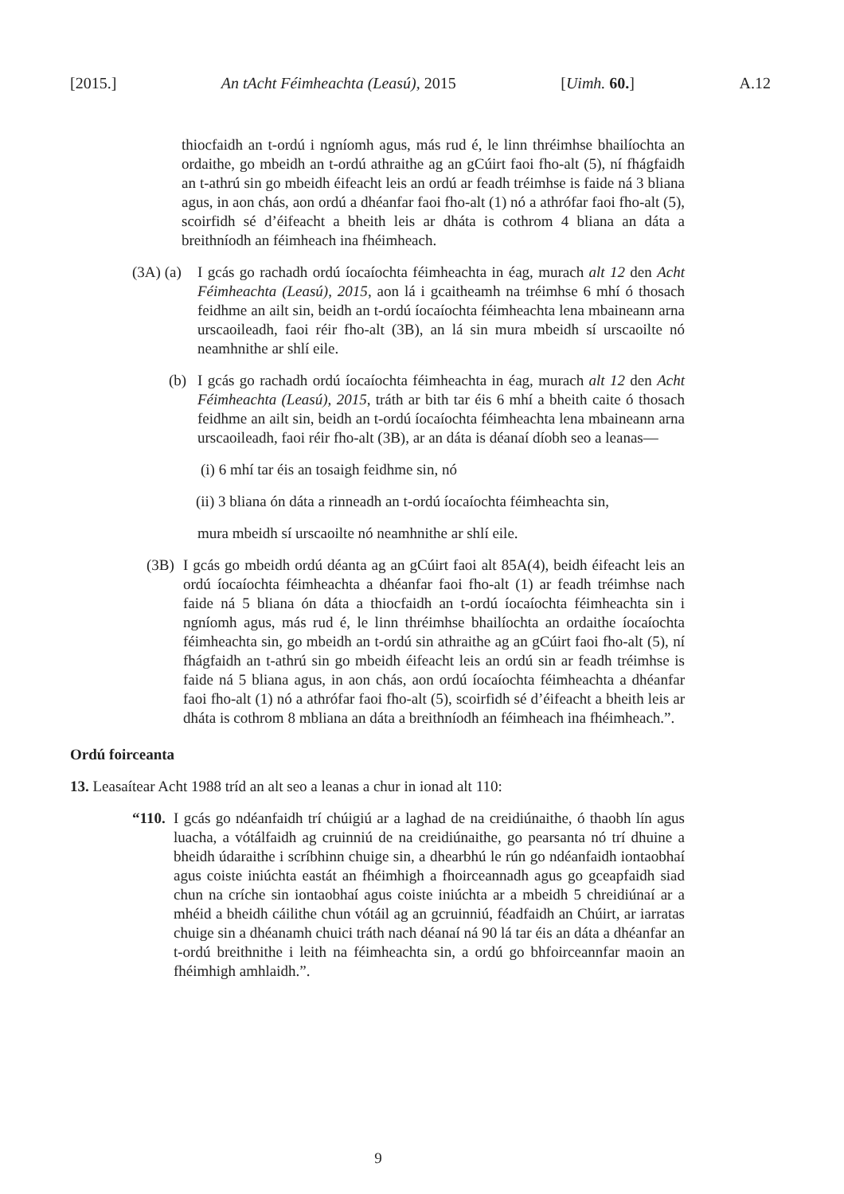[2015.] An tAcht Féimheachta (Leasú), 2015 [Uimh. 60.] A.12
thiocfaidh an t-ordú i ngníomh agus, más rud é, le linn thréimhse bhailíochta an ordaithe, go mbeidh an t-ordú athraithe ag an gCúirt faoi fho-alt (5), ní fhágfaidh an t-athrú sin go mbeidh éifeacht leis an ordú ar feadh tréimhse is faide ná 3 bliana agus, in aon chás, aon ordú a dhéanfar faoi fho-alt (1) nó a athrófar faoi fho-alt (5), scoirfidh sé d’éifeacht a bheith leis ar dháta is cothrom 4 bliana an dáta a breithníodh an féimheach ina fhéimheach.
(3A) (a)
I gcás go rachadh ordú íocaíochta féimheachta in éag, murach alt 12 den Acht Féimheachta (Leasú), 2015, aon lá i gcaitheamh na tréimhse 6 mhí ó thosach feidhme an ailt sin, beidh an t-ordú íocaíochta féimheachta lena mbaineann arna urscaoileadh, faoi réir fho-alt (3B), an lá sin mura mbeidh sí urscaoilte nó neamhnithe ar shlí eile.
(b) I gcás go rachadh ordú íocaíochta féimheachta in éag, murach alt 12 den Acht Féimheachta (Leasú), 2015, tráth ar bith tar éis 6 mhí a bheith caite ó thosach feidhme an ailt sin, beidh an t-ordú íocaíochta féimheachta lena mbaineann arna urscaoileadh, faoi réir fho-alt (3B), ar an dáta is déanaí díobh seo a leanas—
(i) 6 mhí tar éis an tosaigh feidhme sin, nó
(ii) 3 bliana ón dáta a rinneadh an t-ordú íocaíochta féimheachta sin,
mura mbeidh sí urscaoilte nó neamhnithe ar shlí eile.
(3B) I gcás go mbeidh ordú déanta ag an gCúirt faoi alt 85A(4), beidh éifeacht leis an ordú íocaíochta féimheachta a dhéanfar faoi fho-alt (1) ar feadh tréimhse nach faide ná 5 bliana ón dáta a thiocfaidh an t-ordú íocaíochta féimheachta sin i ngníomh agus, más rud é, le linn thréimhse bhailíochta an ordaithe íocaíochta féimheachta sin, go mbeidh an t-ordú sin athraithe ag an gCúirt faoi fho-alt (5), ní fhágfaidh an t-athrú sin go mbeidh éifeacht leis an ordú sin ar feadh tréimhse is faide ná 5 bliana agus, in aon chás, aon ordú íocaíochta féimheachta a dhéanfar faoi fho-alt (1) nó a athrófar faoi fho-alt (5), scoirfidh sé d’éifeacht a bheith leis ar dháta is cothrom 8 mbliana an dáta a breithníodh an féimheach ina fhéimheach.”.
Ordú foirceanta
13. Leasaítear Acht 1988 tríd an alt seo a leanas a chur in ionad alt 110:
“110.
I gcás go ndéanfaidh trí chúigiú ar a laghad de na creidiúnaithe, ó thaobh lín agus luacha, a vótálfaidh ag cruinniú de na creidiúnaithe, go pearsanta nó trí dhuine a bheidh údaraithe i scríbhinn chuige sin, a dhearbhú le rún go ndéanfaidh iontaobhaí agus coiste iniúchta eastát an fhéimhigh a fhoirceannadh agus go gceapfaidh siad chun na críche sin iontaobhaí agus coiste iniúchta ar a mbeidh 5 chreidiúnaí ar a mhéid a bheidh cáilithe chun vótáil ag an gcruinniú, féadfaidh an Chúirt, ar iarratas chuige sin a dhéanamh chuici tráth nach déanaí ná 90 lá tar éis an dáta a dhéanfar an t-ordú breithnithe i leith na féimheachta sin, a ordú go bhfoirceannfar maoin an fhéimhigh amhlaidh.”.
9